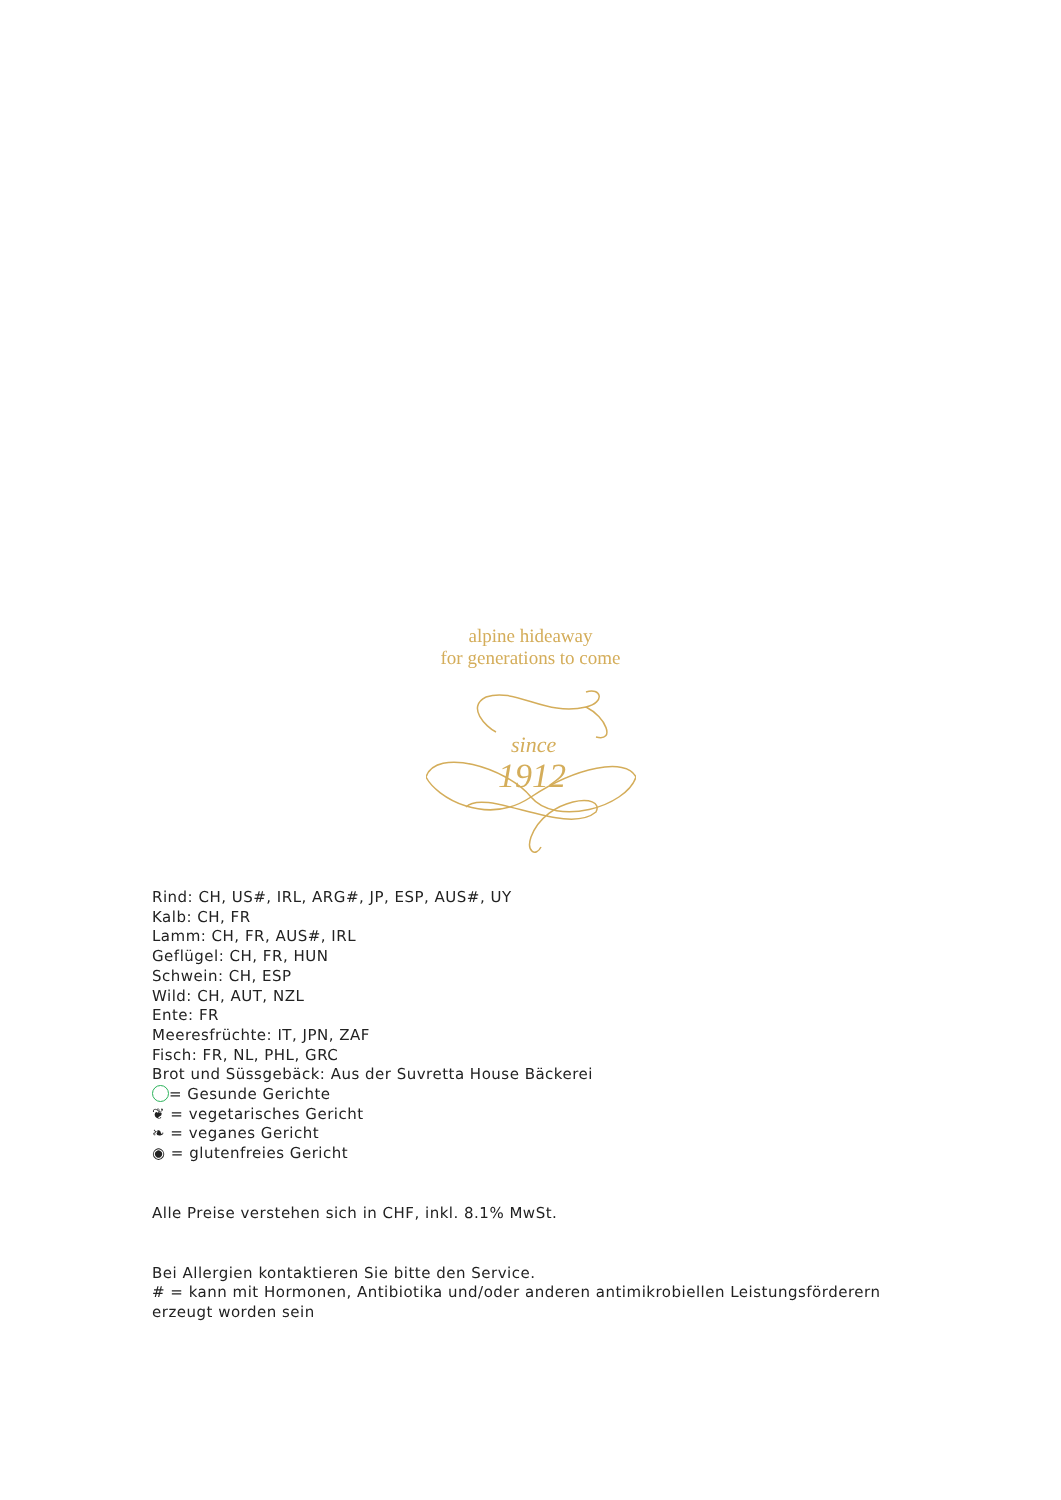alpine hideaway
for generations to come
since
1912
Rind: CH, US#, IRL, ARG#, JP, ESP, AUS#, UY
Kalb: CH, FR
Lamm: CH, FR, AUS#, IRL
Geflügel: CH, FR, HUN
Schwein: CH, ESP
Wild: CH, AUT, NZL
Ente: FR
Meeresfrüchte: IT, JPN, ZAF
Fisch: FR, NL, PHL, GRC
Brot und Süssgebäck: Aus der Suvretta House Bäckerei
= Gesunde Gerichte
❦ = vegetarisches Gericht
❧ = veganes Gericht
◉ = glutenfreies Gericht
Alle Preise verstehen sich in CHF, inkl. 8.1% MwSt.
Bei Allergien kontaktieren Sie bitte den Service.
# = kann mit Hormonen, Antibiotika und/oder anderen antimikrobiellen Leistungsförderern erzeugt worden sein